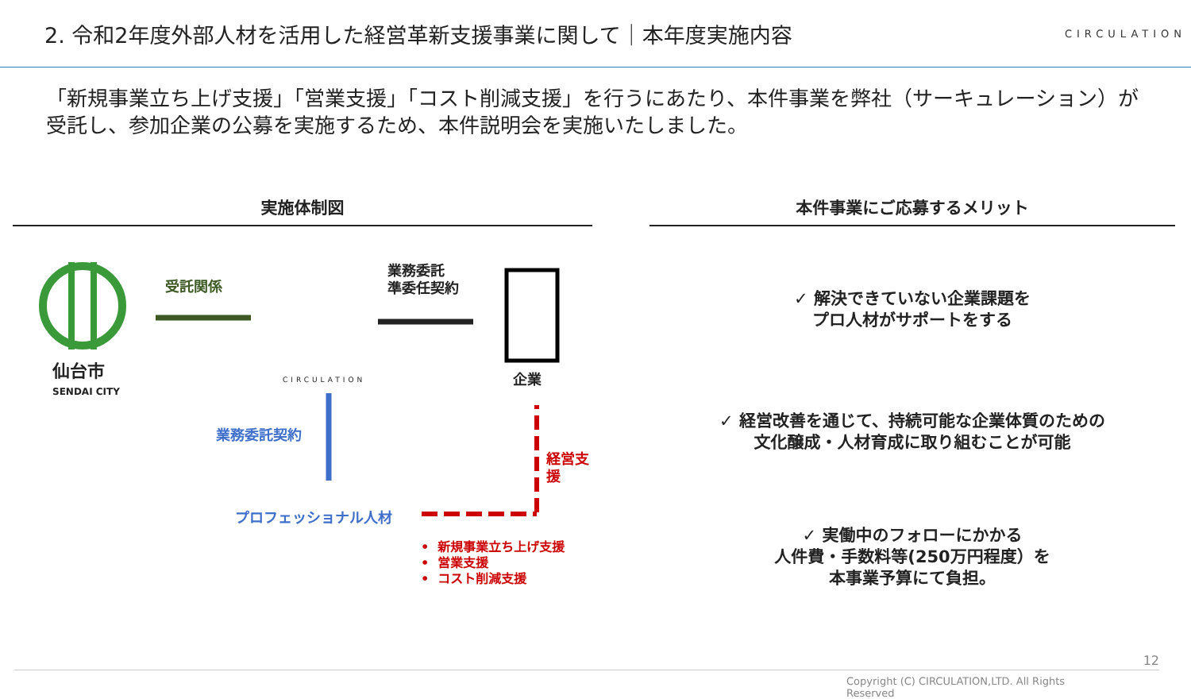2. 令和2年度外部人材を活用した経営革新支援事業に関して｜本年度実施内容
CIRCULATION
「新規事業立ち上げ支援」「営業支援」「コスト削減支援」を行うにあたり、本件事業を弊社（サーキュレーション）が受託し、参加企業の公募を実施するため、本件説明会を実施いたしました。
実施体制図
仙台市
SENDAI CITY
受託関係
業務委託
準委任契約
CIRCULATION 企業
業務委託契約
経営支援
プロフェッショナル人材
• 新規事業立ち上げ支援
• 営業支援
• コスト削減支援
本件事業にご応募するメリット
✓ 解決できていない企業課題を
プロ人材がサポートをする
✓ 経営改善を通じて、持続可能な企業体質のための
文化醸成・人材育成に取り組むことが可能
✓ 実働中のフォローにかかる
人件費・手数料等(250万円程度）を
本事業予算にて負担。
12
Copyright (C) CIRCULATION,LTD. All Rights Reserved